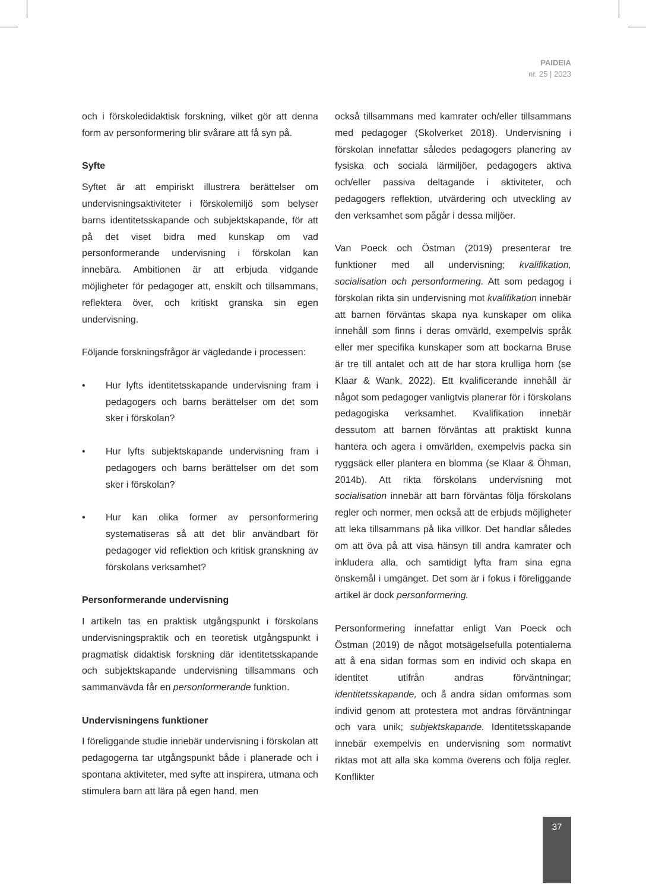PAIDEIA
nr. 25 | 2023
och i förskoledidaktisk forskning, vilket gör att denna form av personformering blir svårare att få syn på.
Syfte
Syftet är att empiriskt illustrera berättelser om undervisningsaktiviteter i förskolemiljö som belyser barns identitetsskapande och subjektskapande, för att på det viset bidra med kunskap om vad personformerande undervisning i förskolan kan innebära. Ambitionen är att erbjuda vidgande möjligheter för pedagoger att, enskilt och tillsammans, reflektera över, och kritiskt granska sin egen undervisning.
Följande forskningsfrågor är vägledande i processen:
• Hur lyfts identitetsskapande undervisning fram i pedagogers och barns berättelser om det som sker i förskolan?
• Hur lyfts subjektskapande undervisning fram i pedagogers och barns berättelser om det som sker i förskolan?
• Hur kan olika former av personformering systematiseras så att det blir användbart för pedagoger vid reflektion och kritisk granskning av förskolans verksamhet?
Personformerande undervisning
I artikeln tas en praktisk utgångspunkt i förskolans undervisningspraktik och en teoretisk utgångspunkt i pragmatisk didaktisk forskning där identitetsskapande och subjektskapande undervisning tillsammans och sammanvävda får en personformerande funktion.
Undervisningens funktioner
I föreliggande studie innebär undervisning i förskolan att pedagogerna tar utgångspunkt både i planerade och i spontana aktiviteter, med syfte att inspirera, utmana och stimulera barn att lära på egen hand, men
också tillsammans med kamrater och/eller tillsammans med pedagoger (Skolverket 2018). Undervisning i förskolan innefattar således pedagogers planering av fysiska och sociala lärmiljöer, pedagogers aktiva och/eller passiva deltagande i aktiviteter, och pedagogers reflektion, utvärdering och utveckling av den verksamhet som pågår i dessa miljöer.
Van Poeck och Östman (2019) presenterar tre funktioner med all undervisning; kvalifikation, socialisation och personformering. Att som pedagog i förskolan rikta sin undervisning mot kvalifikation innebär att barnen förväntas skapa nya kunskaper om olika innehåll som finns i deras omvärld, exempelvis språk eller mer specifika kunskaper som att bockarna Bruse är tre till antalet och att de har stora krulliga horn (se Klaar & Wank, 2022). Ett kvalificerande innehåll är något som pedagoger vanligtvis planerar för i förskolans pedagogiska verksamhet. Kvalifikation innebär dessutom att barnen förväntas att praktiskt kunna hantera och agera i omvärlden, exempelvis packa sin ryggsäck eller plantera en blomma (se Klaar & Öhman, 2014b). Att rikta förskolans undervisning mot socialisation innebär att barn förväntas följa förskolans regler och normer, men också att de erbjuds möjligheter att leka tillsammans på lika villkor. Det handlar således om att öva på att visa hänsyn till andra kamrater och inkludera alla, och samtidigt lyfta fram sina egna önskemål i umgänget. Det som är i fokus i föreliggande artikel är dock personformering.
Personformering innefattar enligt Van Poeck och Östman (2019) de något motsägelsefulla potentialerna att å ena sidan formas som en individ och skapa en identitet utifrån andras förväntningar; identitetsskapande, och å andra sidan omformas som individ genom att protestera mot andras förväntningar och vara unik; subjektskapande. Identitetsskapande innebär exempelvis en undervisning som normativt riktas mot att alla ska komma överens och följa regler. Konflikter
37